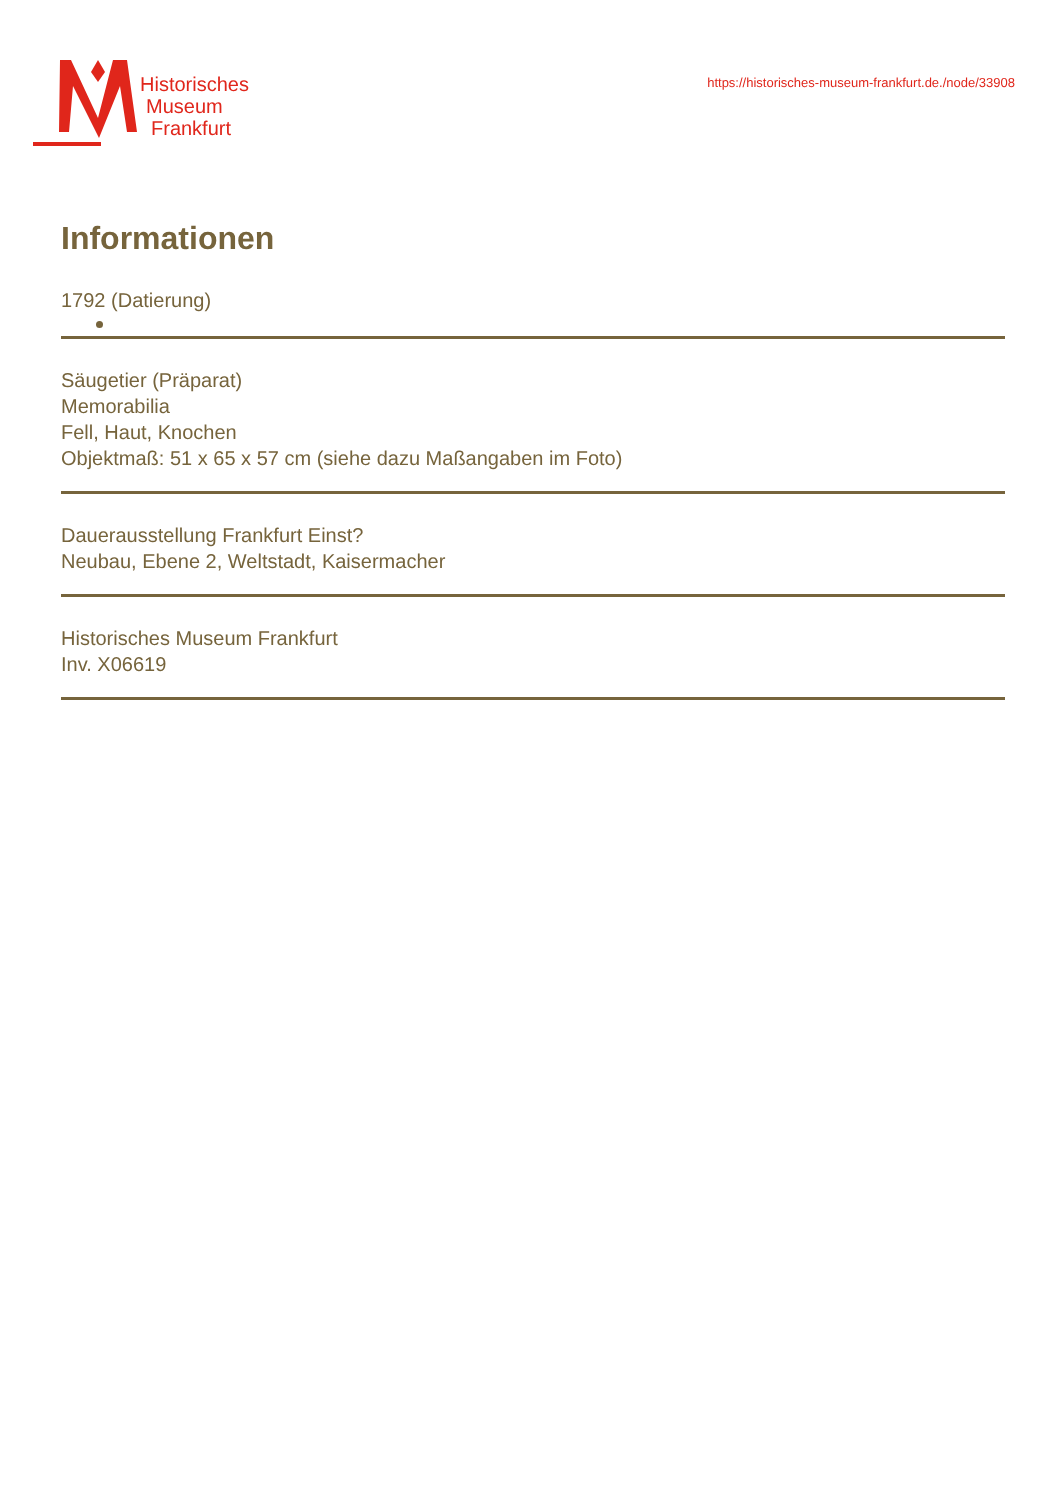Historisches
Museum
Frankfurt
https://historisches-museum-frankfurt.de./node/33908
Informationen
1792 (Datierung)
Säugetier (Präparat)
Memorabilia
Fell, Haut, Knochen
Objektmaß: 51 x 65 x 57 cm (siehe dazu Maßangaben im Foto)
Dauerausstellung Frankfurt Einst?
Neubau, Ebene 2, Weltstadt, Kaisermacher
Historisches Museum Frankfurt
Inv. X06619